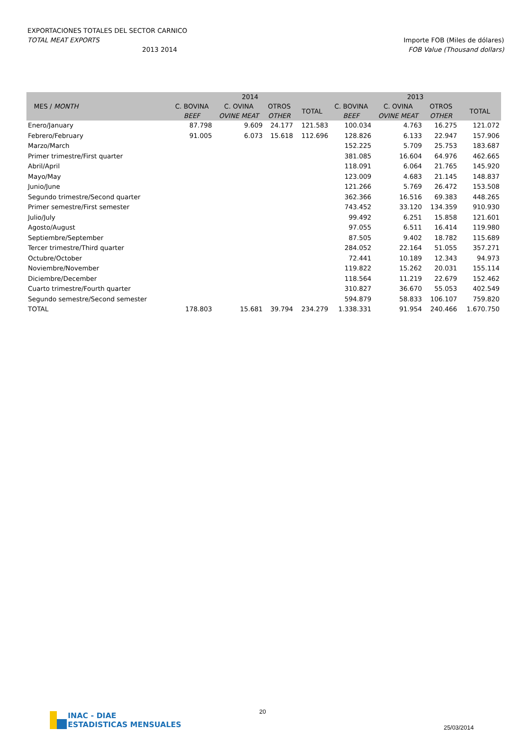EXPORTACIONES TOTALES DEL SECTOR CARNICO
TOTAL MEAT EXPORTS Importe FOB (Miles de dólares)
2013 2014 FOB Value (Thousand dollars)
| MES / MONTH | 2014 | | | | 2013 | | | |
| --- | --- | --- | --- | --- | --- | --- | --- | --- |
| | C. BOVINA | C. OVINA | OTROS | TOTAL | C. BOVINA | C. OVINA | OTROS | TOTAL |
| | BEEF | OVINE MEAT | OTHER | | BEEF | OVINE MEAT | OTHER | |
| Enero/January | 87.798 | 9.609 | 24.177 | 121.583 | 100.034 | 4.763 | 16.275 | 121.072 |
| Febrero/February | 91.005 | 6.073 | 15.618 | 112.696 | 128.826 | 6.133 | 22.947 | 157.906 |
| Marzo/March | | | | | 152.225 | 5.709 | 25.753 | 183.687 |
| Primer trimestre/First quarter | | | | | 381.085 | 16.604 | 64.976 | 462.665 |
| Abril/April | | | | | 118.091 | 6.064 | 21.765 | 145.920 |
| Mayo/May | | | | | 123.009 | 4.683 | 21.145 | 148.837 |
| Junio/June | | | | | 121.266 | 5.769 | 26.472 | 153.508 |
| Segundo trimestre/Second quarter | | | | | 362.366 | 16.516 | 69.383 | 448.265 |
| Primer semestre/First semester | | | | | 743.452 | 33.120 | 134.359 | 910.930 |
| Julio/July | | | | | 99.492 | 6.251 | 15.858 | 121.601 |
| Agosto/August | | | | | 97.055 | 6.511 | 16.414 | 119.980 |
| Septiembre/September | | | | | 87.505 | 9.402 | 18.782 | 115.689 |
| Tercer trimestre/Third quarter | | | | | 284.052 | 22.164 | 51.055 | 357.271 |
| Octubre/October | | | | | 72.441 | 10.189 | 12.343 | 94.973 |
| Noviembre/November | | | | | 119.822 | 15.262 | 20.031 | 155.114 |
| Diciembre/December | | | | | 118.564 | 11.219 | 22.679 | 152.462 |
| Cuarto trimestre/Fourth quarter | | | | | 310.827 | 36.670 | 55.053 | 402.549 |
| Segundo semestre/Second semester | | | | | 594.879 | 58.833 | 106.107 | 759.820 |
| TOTAL | 178.803 | 15.681 | 39.794 | 234.279 | 1.338.331 | 91.954 | 240.466 | 1.670.750 |
INAC - DIAE
ESTADISTICAS MENSUALES
20
25/03/2014